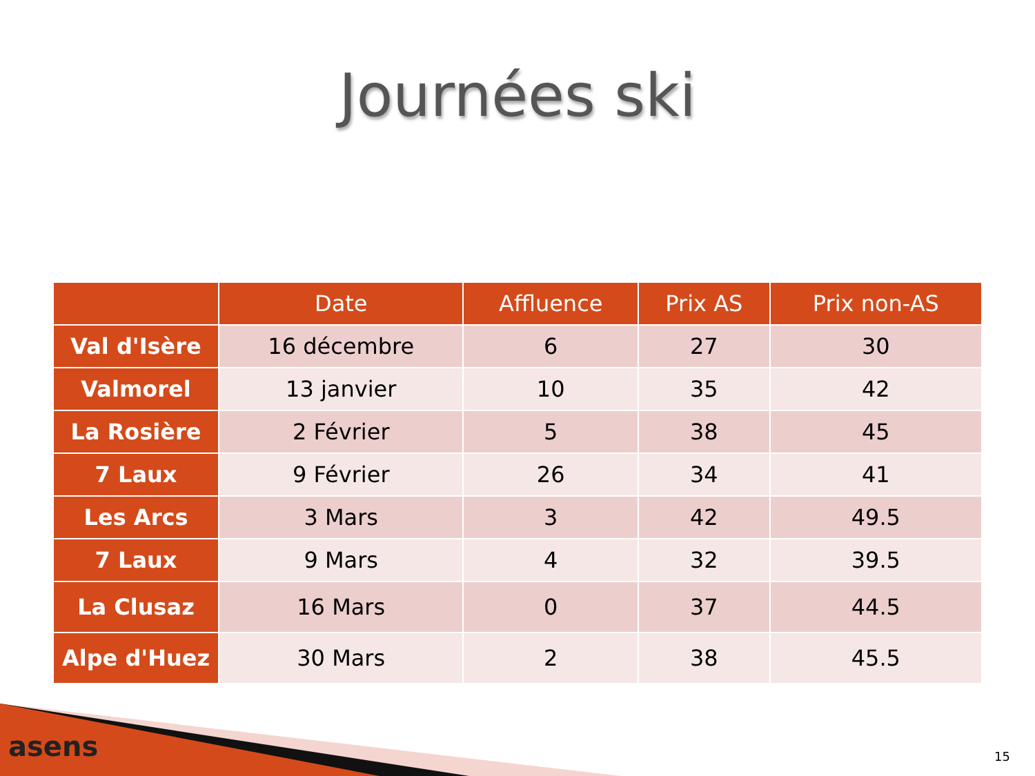Journées ski
| | Date | Affluence | Prix AS | Prix non-AS |
| --- | --- | --- | --- | --- |
| Val d'Isère | 16 décembre | 6 | 27 | 30 |
| Valmorel | 13 janvier | 10 | 35 | 42 |
| La Rosière | 2 Février | 5 | 38 | 45 |
| 7 Laux | 9 Février | 26 | 34 | 41 |
| Les Arcs | 3 Mars | 3 | 42 | 49.5 |
| 7 Laux | 9 Mars | 4 | 32 | 39.5 |
| La Clusaz | 16 Mars | 0 | 37 | 44.5 |
| Alpe d'Huez | 30 Mars | 2 | 38 | 45.5 |
asens 15